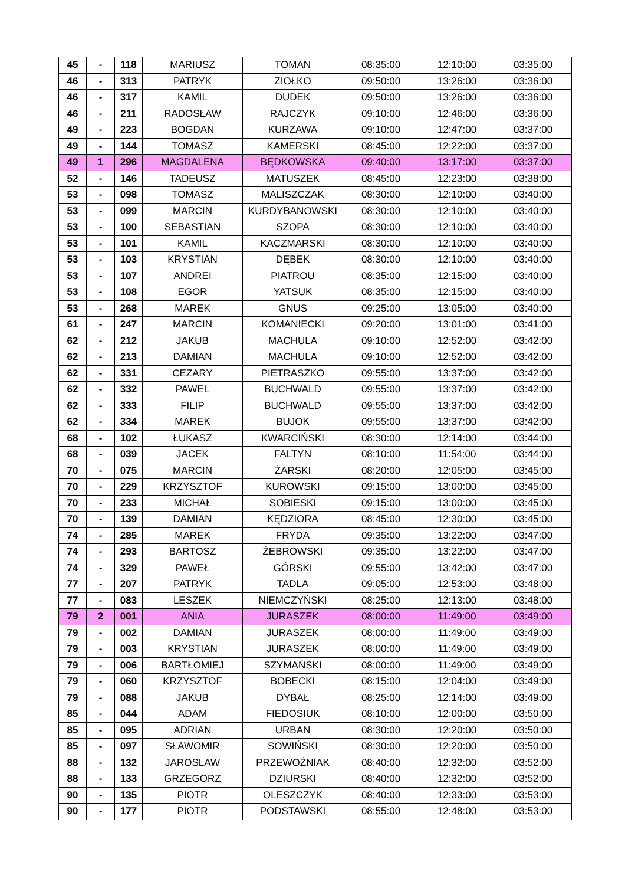| 45 | - | 118 | MARIUSZ | TOMAN | 08:35:00 | 12:10:00 | 03:35:00 |
| 46 | - | 313 | PATRYK | ZIOŁKO | 09:50:00 | 13:26:00 | 03:36:00 |
| 46 | - | 317 | KAMIL | DUDEK | 09:50:00 | 13:26:00 | 03:36:00 |
| 46 | - | 211 | RADOSŁAW | RAJCZYK | 09:10:00 | 12:46:00 | 03:36:00 |
| 49 | - | 223 | BOGDAN | KURZAWA | 09:10:00 | 12:47:00 | 03:37:00 |
| 49 | - | 144 | TOMASZ | KAMERSKI | 08:45:00 | 12:22:00 | 03:37:00 |
| 49 | 1 | 296 | MAGDALENA | BĘDKOWSKA | 09:40:00 | 13:17:00 | 03:37:00 |
| 52 | - | 146 | TADEUSZ | MATUSZEK | 08:45:00 | 12:23:00 | 03:38:00 |
| 53 | - | 098 | TOMASZ | MALISZCZAK | 08:30:00 | 12:10:00 | 03:40:00 |
| 53 | - | 099 | MARCIN | KURDYBANOWSKI | 08:30:00 | 12:10:00 | 03:40:00 |
| 53 | - | 100 | SEBASTIAN | SZOPA | 08:30:00 | 12:10:00 | 03:40:00 |
| 53 | - | 101 | KAMIL | KACZMARSKI | 08:30:00 | 12:10:00 | 03:40:00 |
| 53 | - | 103 | KRYSTIAN | DĘBEK | 08:30:00 | 12:10:00 | 03:40:00 |
| 53 | - | 107 | ANDREI | PIATROU | 08:35:00 | 12:15:00 | 03:40:00 |
| 53 | - | 108 | EGOR | YATSUK | 08:35:00 | 12:15:00 | 03:40:00 |
| 53 | - | 268 | MAREK | GNUS | 09:25:00 | 13:05:00 | 03:40:00 |
| 61 | - | 247 | MARCIN | KOMANIECKI | 09:20:00 | 13:01:00 | 03:41:00 |
| 62 | - | 212 | JAKUB | MACHULA | 09:10:00 | 12:52:00 | 03:42:00 |
| 62 | - | 213 | DAMIAN | MACHULA | 09:10:00 | 12:52:00 | 03:42:00 |
| 62 | - | 331 | CEZARY | PIETRASZKO | 09:55:00 | 13:37:00 | 03:42:00 |
| 62 | - | 332 | PAWEL | BUCHWALD | 09:55:00 | 13:37:00 | 03:42:00 |
| 62 | - | 333 | FILIP | BUCHWALD | 09:55:00 | 13:37:00 | 03:42:00 |
| 62 | - | 334 | MAREK | BUJOK | 09:55:00 | 13:37:00 | 03:42:00 |
| 68 | - | 102 | ŁUKASZ | KWARCIŃSKI | 08:30:00 | 12:14:00 | 03:44:00 |
| 68 | - | 039 | JACEK | FALTYN | 08:10:00 | 11:54:00 | 03:44:00 |
| 70 | - | 075 | MARCIN | ŻARSKI | 08:20:00 | 12:05:00 | 03:45:00 |
| 70 | - | 229 | KRZYSZTOF | KUROWSKI | 09:15:00 | 13:00:00 | 03:45:00 |
| 70 | - | 233 | MICHAŁ | SOBIESKI | 09:15:00 | 13:00:00 | 03:45:00 |
| 70 | - | 139 | DAMIAN | KĘDZIORA | 08:45:00 | 12:30:00 | 03:45:00 |
| 74 | - | 285 | MAREK | FRYDA | 09:35:00 | 13:22:00 | 03:47:00 |
| 74 | - | 293 | BARTOSZ | ŻEBROWSKI | 09:35:00 | 13:22:00 | 03:47:00 |
| 74 | - | 329 | PAWEŁ | GÓRSKI | 09:55:00 | 13:42:00 | 03:47:00 |
| 77 | - | 207 | PATRYK | TADLA | 09:05:00 | 12:53:00 | 03:48:00 |
| 77 | - | 083 | LESZEK | NIEMCZYŃSKI | 08:25:00 | 12:13:00 | 03:48:00 |
| 79 | 2 | 001 | ANIA | JURASZEK | 08:00:00 | 11:49:00 | 03:49:00 |
| 79 | - | 002 | DAMIAN | JURASZEK | 08:00:00 | 11:49:00 | 03:49:00 |
| 79 | - | 003 | KRYSTIAN | JURASZEK | 08:00:00 | 11:49:00 | 03:49:00 |
| 79 | - | 006 | BARTŁOMIEJ | SZYMAŃSKI | 08:00:00 | 11:49:00 | 03:49:00 |
| 79 | - | 060 | KRZYSZTOF | BOBECKI | 08:15:00 | 12:04:00 | 03:49:00 |
| 79 | - | 088 | JAKUB | DYBAŁ | 08:25:00 | 12:14:00 | 03:49:00 |
| 85 | - | 044 | ADAM | FIEDOSIUK | 08:10:00 | 12:00:00 | 03:50:00 |
| 85 | - | 095 | ADRIAN | URBAN | 08:30:00 | 12:20:00 | 03:50:00 |
| 85 | - | 097 | SŁAWOMIR | SOWIŃSKI | 08:30:00 | 12:20:00 | 03:50:00 |
| 88 | - | 132 | JAROSLAW | PRZEWOŹNIAK | 08:40:00 | 12:32:00 | 03:52:00 |
| 88 | - | 133 | GRZEGORZ | DZIURSKI | 08:40:00 | 12:32:00 | 03:52:00 |
| 90 | - | 135 | PIOTR | OLESZCZYK | 08:40:00 | 12:33:00 | 03:53:00 |
| 90 | - | 177 | PIOTR | PODSTAWSKI | 08:55:00 | 12:48:00 | 03:53:00 |